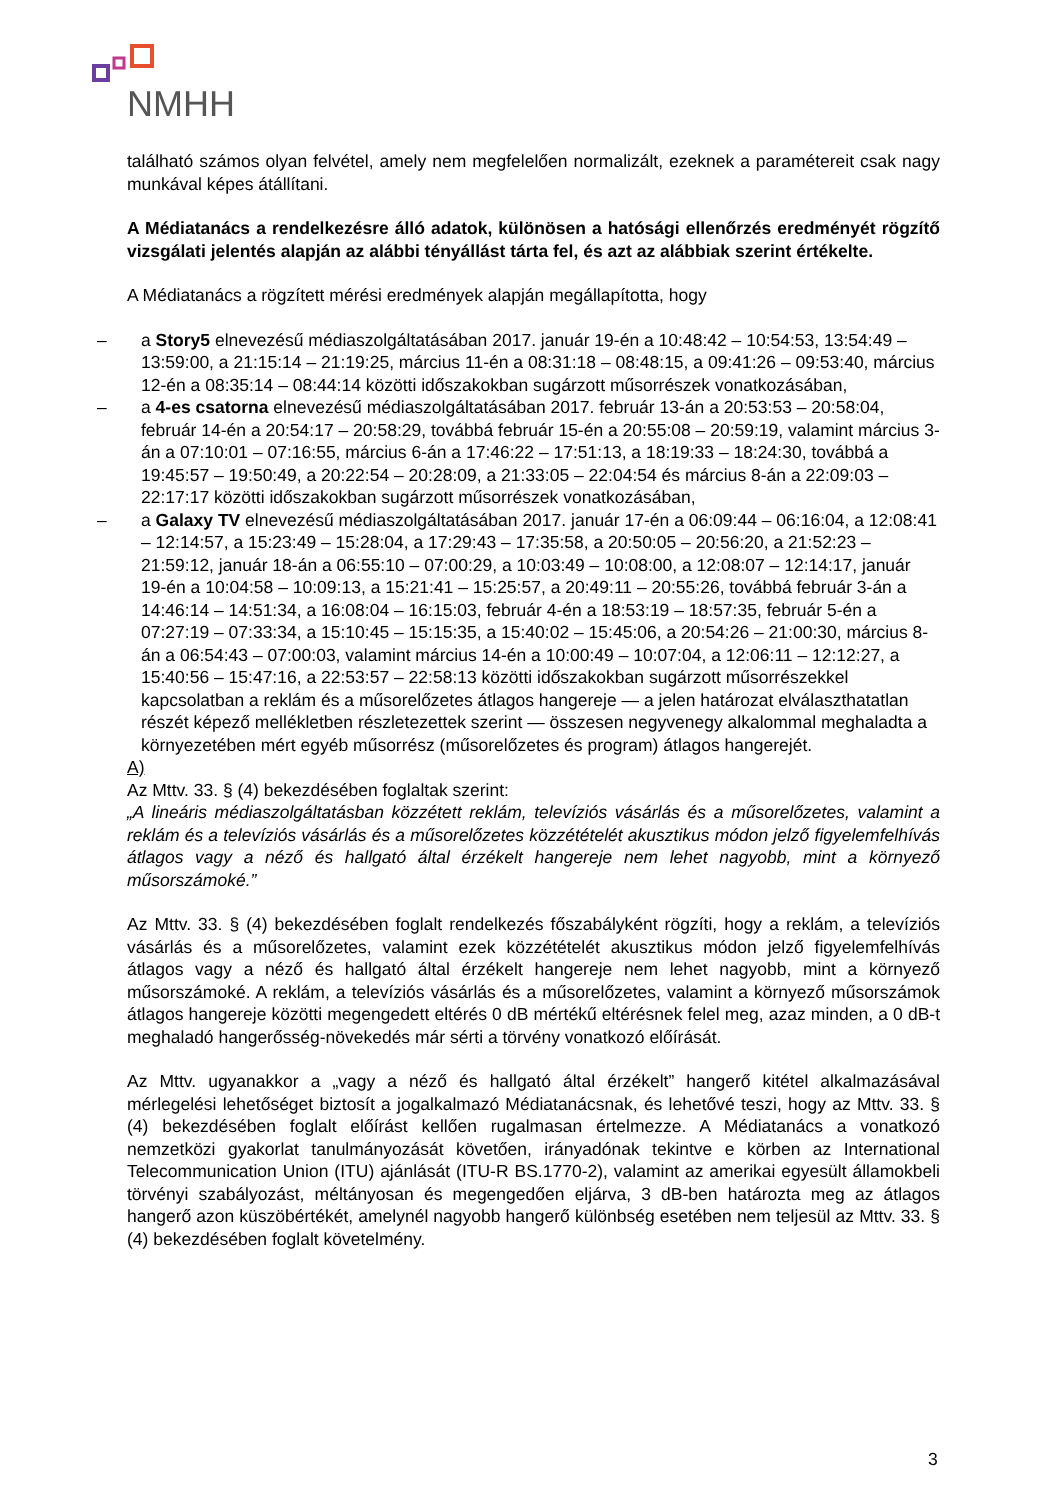NMHH
található számos olyan felvétel, amely nem megfelelően normalizált, ezeknek a paramétereit csak nagy munkával képes átállítani.
A Médiatanács a rendelkezésre álló adatok, különösen a hatósági ellenőrzés eredményét rögzítő vizsgálati jelentés alapján az alábbi tényállást tárta fel, és azt az alábbiak szerint értékelte.
A Médiatanács a rögzített mérési eredmények alapján megállapította, hogy
– a Story5 elnevezésű médiaszolgáltatásában 2017. január 19-én a 10:48:42 – 10:54:53, 13:54:49 – 13:59:00, a 21:15:14 – 21:19:25, március 11-én a 08:31:18 – 08:48:15, a 09:41:26 – 09:53:40, március 12-én a 08:35:14 – 08:44:14 közötti időszakokban sugárzott műsorrészek vonatkozásában,
– a 4-es csatorna elnevezésű médiaszolgáltatásában 2017. február 13-án a 20:53:53 – 20:58:04, február 14-én a 20:54:17 – 20:58:29, továbbá február 15-én a 20:55:08 – 20:59:19, valamint március 3-án a 07:10:01 – 07:16:55, március 6-án a 17:46:22 – 17:51:13, a 18:19:33 – 18:24:30, továbbá a 19:45:57 – 19:50:49, a 20:22:54 – 20:28:09, a 21:33:05 – 22:04:54 és március 8-án a 22:09:03 – 22:17:17 közötti időszakokban sugárzott műsorrészek vonatkozásában,
– a Galaxy TV elnevezésű médiaszolgáltatásában 2017. január 17-én a 06:09:44 – 06:16:04, a 12:08:41 – 12:14:57, a 15:23:49 – 15:28:04, a 17:29:43 – 17:35:58, a 20:50:05 – 20:56:20, a 21:52:23 – 21:59:12, január 18-án a 06:55:10 – 07:00:29, a 10:03:49 – 10:08:00, a 12:08:07 – 12:14:17, január 19-én a 10:04:58 – 10:09:13, a 15:21:41 – 15:25:57, a 20:49:11 – 20:55:26, továbbá február 3-án a 14:46:14 – 14:51:34, a 16:08:04 – 16:15:03, február 4-én a 18:53:19 – 18:57:35, február 5-én a 07:27:19 – 07:33:34, a 15:10:45 – 15:15:35, a 15:40:02 – 15:45:06, a 20:54:26 – 21:00:30, március 8-án a 06:54:43 – 07:00:03, valamint március 14-én a 10:00:49 – 10:07:04, a 12:06:11 – 12:12:27, a 15:40:56 – 15:47:16, a 22:53:57 – 22:58:13 közötti időszakokban sugárzott műsorrészekkel kapcsolatban a reklám és a műsorelőzetes átlagos hangereje — a jelen határozat elválaszthatatlan részét képező mellékletben részletezettek szerint — összesen negyvenegy alkalommal meghaladta a környezetében mért egyéb műsorrész (műsorelőzetes és program) átlagos hangerejét.
A)
Az Mttv. 33. § (4) bekezdésében foglaltak szerint:
„A lineáris médiaszolgáltatásban közzétett reklám, televíziós vásárlás és a műsorelőzetes, valamint a reklám és a televíziós vásárlás és a műsorelőzetes közzétételét akusztikus módon jelző figyelemfelhívás átlagos vagy a néző és hallgató által érzékelt hangereje nem lehet nagyobb, mint a környező műsorszámoké.”
Az Mttv. 33. § (4) bekezdésében foglalt rendelkezés főszabályként rögzíti, hogy a reklám, a televíziós vásárlás és a műsorelőzetes, valamint ezek közzétételét akusztikus módon jelző figyelemfelhívás átlagos vagy a néző és hallgató által érzékelt hangereje nem lehet nagyobb, mint a környező műsorszámoké. A reklám, a televíziós vásárlás és a műsorelőzetes, valamint a környező műsorszámok átlagos hangereje közötti megengedett eltérés 0 dB mértékű eltérésnek felel meg, azaz minden, a 0 dB-t meghaladó hangerősség-növekedés már sérti a törvény vonatkozó előírását.
Az Mttv. ugyanakkor a „vagy a néző és hallgató által érzékelt” hangerő kitétel alkalmazásával mérlegelési lehetőséget biztosít a jogalkalmazó Médiatanácsnak, és lehetővé teszi, hogy az Mttv. 33. § (4) bekezdésében foglalt előírást kellően rugalmasan értelmezze. A Médiatanács a vonatkozó nemzetközi gyakorlat tanulmányozását követően, irányadónak tekintve e körben az International Telecommunication Union (ITU) ajánlását (ITU-R BS.1770-2), valamint az amerikai egyesült államokbeli törvényi szabályozást, méltányosan és megengedően eljárva, 3 dB-ben határozta meg az átlagos hangerő azon küszöbértékét, amelynél nagyobb hangerő különbség esetében nem teljesül az Mttv. 33. § (4) bekezdésében foglalt követelmény.
3